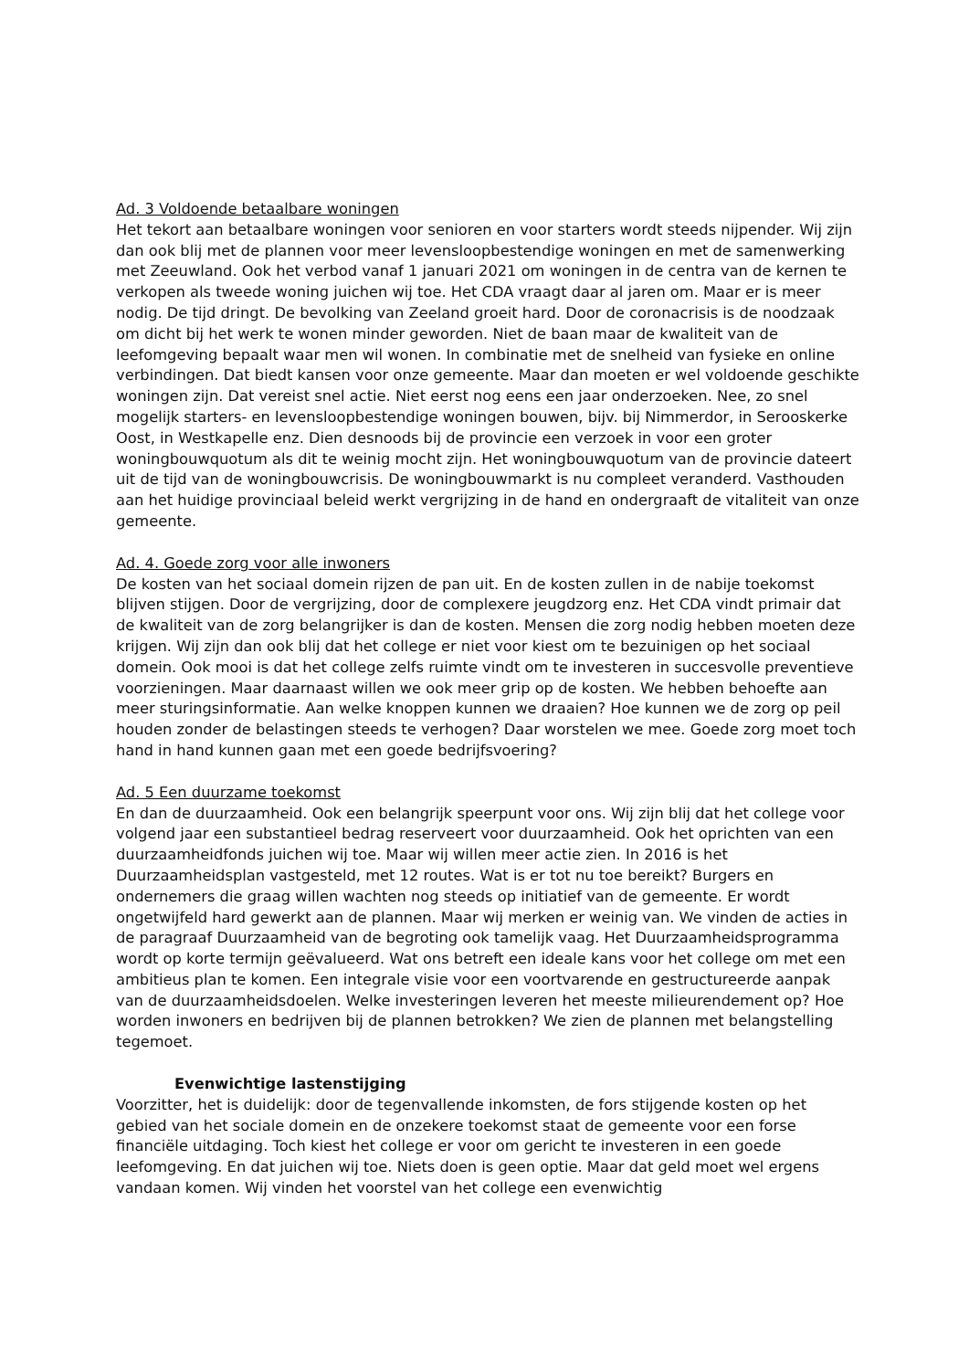Ad. 3 Voldoende betaalbare woningen
Het tekort aan betaalbare woningen voor senioren en voor starters wordt steeds nijpender. Wij zijn dan ook blij met de plannen voor meer levensloopbestendige woningen en met de samenwerking met Zeeuwland. Ook het verbod vanaf 1 januari 2021 om woningen in de centra van de kernen te verkopen als tweede woning juichen wij toe. Het CDA vraagt daar al jaren om. Maar er is meer nodig. De tijd dringt. De bevolking van Zeeland groeit hard. Door de coronacrisis is de noodzaak om dicht bij het werk te wonen minder geworden. Niet de baan maar de kwaliteit van de leefomgeving bepaalt waar men wil wonen. In combinatie met de snelheid van fysieke en online verbindingen. Dat biedt kansen voor onze gemeente. Maar dan moeten er wel voldoende geschikte woningen zijn. Dat vereist snel actie. Niet eerst nog eens een jaar onderzoeken. Nee, zo snel mogelijk starters- en levensloopbestendige woningen bouwen, bijv. bij Nimmerdor, in Serooskerke Oost, in Westkapelle enz. Dien desnoods bij de provincie een verzoek in voor een groter woningbouwquotum als dit te weinig mocht zijn. Het woningbouwquotum van de provincie dateert uit de tijd van de woningbouwcrisis. De woningbouwmarkt is nu compleet veranderd. Vasthouden aan het huidige provinciaal beleid werkt vergrijzing in de hand en ondergraaft de vitaliteit van onze gemeente.
Ad. 4. Goede zorg voor alle inwoners
De kosten van het sociaal domein rijzen de pan uit. En de kosten zullen in de nabije toekomst blijven stijgen. Door de vergrijzing, door de complexere jeugdzorg enz. Het CDA vindt primair dat de kwaliteit van de zorg belangrijker is dan de kosten. Mensen die zorg nodig hebben moeten deze krijgen. Wij zijn dan ook blij dat het college er niet voor kiest om te bezuinigen op het sociaal domein. Ook mooi is dat het college zelfs ruimte vindt om te investeren in succesvolle preventieve voorzieningen. Maar daarnaast willen we ook meer grip op de kosten. We hebben behoefte aan meer sturingsinformatie. Aan welke knoppen kunnen we draaien? Hoe kunnen we de zorg op peil houden zonder de belastingen steeds te verhogen? Daar worstelen we mee. Goede zorg moet toch hand in hand kunnen gaan met een goede bedrijfsvoering?
Ad. 5 Een duurzame toekomst
En dan de duurzaamheid. Ook een belangrijk speerpunt voor ons. Wij zijn blij dat het college voor volgend jaar een substantieel bedrag reserveert voor duurzaamheid. Ook het oprichten van een duurzaamheidfonds juichen wij toe. Maar wij willen meer actie zien. In 2016 is het Duurzaamheidsplan vastgesteld, met 12 routes. Wat is er tot nu toe bereikt? Burgers en ondernemers die graag willen wachten nog steeds op initiatief van de gemeente. Er wordt ongetwijfeld hard gewerkt aan de plannen. Maar wij merken er weinig van. We vinden de acties in de paragraaf Duurzaamheid van de begroting ook tamelijk vaag. Het Duurzaamheidsprogramma wordt op korte termijn geëvalueerd. Wat ons betreft een ideale kans voor het college om met een ambitieus plan te komen. Een integrale visie voor een voortvarende en gestructureerde aanpak van de duurzaamheidsdoelen. Welke investeringen leveren het meeste milieurendement op? Hoe worden inwoners en bedrijven bij de plannen betrokken? We zien de plannen met belangstelling tegemoet.
Evenwichtige lastenstijging
Voorzitter, het is duidelijk: door de tegenvallende inkomsten, de fors stijgende kosten op het gebied van het sociale domein en de onzekere toekomst staat de gemeente voor een forse financiële uitdaging. Toch kiest het college er voor om gericht te investeren in een goede leefomgeving. En dat juichen wij toe. Niets doen is geen optie. Maar dat geld moet wel ergens vandaan komen. Wij vinden het voorstel van het college een evenwichtig